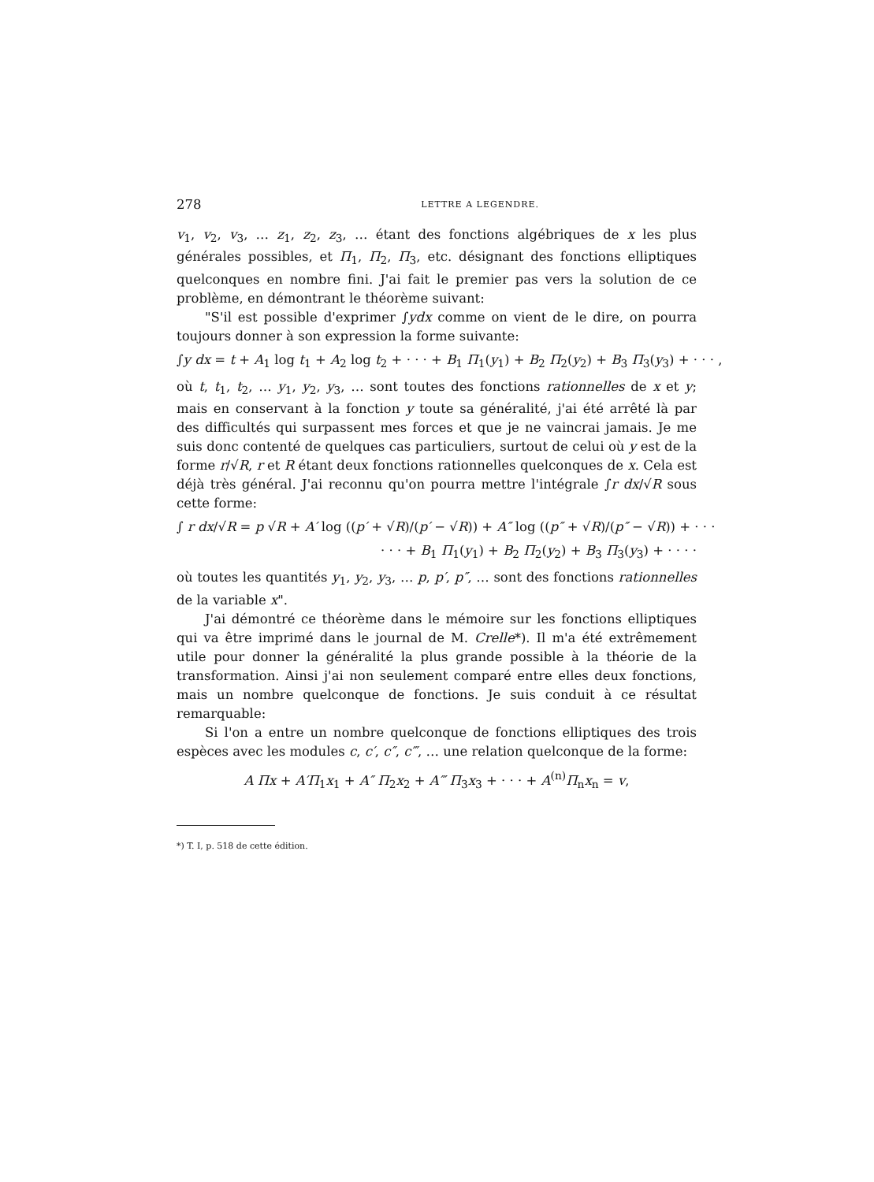278 LETTRE A LEGENDRE.
v<sub>1</sub>, v<sub>2</sub>, v<sub>3</sub>, … z<sub>1</sub>, z<sub>2</sub>, z<sub>3</sub>, … étant des fonctions algébriques de x les plus générales possibles, et Π<sub>1</sub>, Π<sub>2</sub>, Π<sub>3</sub>, etc. désignant des fonctions elliptiques quelconques en nombre fini. J'ai fait le premier pas vers la solution de ce problème, en démontrant le théorème suivant:
"S'il est possible d'exprimer ∫ydx comme on vient de le dire, on pourra toujours donner à son expression la forme suivante:
∫y dx = t + A<sub>1</sub> log t<sub>1</sub> + A<sub>2</sub> log t<sub>2</sub> + · · · + B<sub>1</sub> Π<sub>1</sub>(y<sub>1</sub>) + B<sub>2</sub> Π<sub>2</sub>(y<sub>2</sub>) + B<sub>3</sub> Π<sub>3</sub>(y<sub>3</sub>) + · · · ,
où t, t<sub>1</sub>, t<sub>2</sub>, … y<sub>1</sub>, y<sub>2</sub>, y<sub>3</sub>, … sont toutes des fonctions rationnelles de x et y; mais en conservant à la fonction y toute sa généralité, j'ai été arrêté là par des difficultés qui surpassent mes forces et que je ne vaincrai jamais. Je me suis donc contenté de quelques cas particuliers, surtout de celui où y est de la forme r/√R, r et R étant deux fonctions rationnelles quelconques de x. Cela est déjà très général. J'ai reconnu qu'on pourra mettre l'intégrale ∫r dx/√R sous cette forme:
∫ r dx/√R = p √R + A′ log ((p′ + √R)/(p′ − √R)) + A″ log ((p″ + √R)/(p″ − √R)) + · · ·
· · · + B<sub>1</sub> Π<sub>1</sub>(y<sub>1</sub>) + B<sub>2</sub> Π<sub>2</sub>(y<sub>2</sub>) + B<sub>3</sub> Π<sub>3</sub>(y<sub>3</sub>) + · · · ·
où toutes les quantités y<sub>1</sub>, y<sub>2</sub>, y<sub>3</sub>, … p, p′, p″, … sont des fonctions rationnelles de la variable x".
J'ai démontré ce théorème dans le mémoire sur les fonctions elliptiques qui va être imprimé dans le journal de M. Crelle*). Il m'a été extrêmement utile pour donner la généralité la plus grande possible à la théorie de la transformation. Ainsi j'ai non seulement comparé entre elles deux fonctions, mais un nombre quelconque de fonctions. Je suis conduit à ce résultat remarquable:
Si l'on a entre un nombre quelconque de fonctions elliptiques des trois espèces avec les modules c, c′, c″, c‴, … une relation quelconque de la forme:
A Πx + A′Π<sub>1</sub>x<sub>1</sub> + A″ Π<sub>2</sub>x<sub>2</sub> + A‴ Π<sub>3</sub>x<sub>3</sub> + · · · + A<sup>(n)</sup>Π<sub>n</sub>x<sub>n</sub> = v,
*) T. I, p. 518 de cette édition.